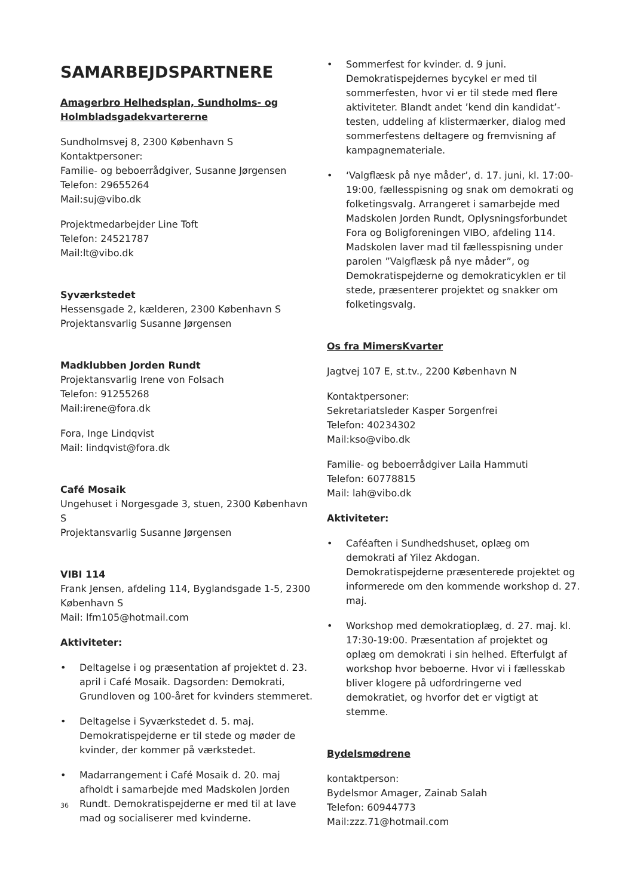SAMARBEJDSPARTNERE
Amagerbro Helhedsplan, Sundholms- og Holmbladsgadekvartererne
Sundholmsvej 8, 2300 København S
Kontaktpersoner:
Familie- og beboerrådgiver, Susanne Jørgensen
Telefon: 29655264
Mail:suj@vibo.dk
Projektmedarbejder Line Toft
Telefon: 24521787
Mail:lt@vibo.dk
Syværkstedet
Hessensgade 2, kælderen, 2300 København S
Projektansvarlig Susanne Jørgensen
Madklubben Jorden Rundt
Projektansvarlig Irene von Folsach
Telefon: 91255268
Mail:irene@fora.dk
Fora, Inge Lindqvist
Mail: lindqvist@fora.dk
Café Mosaik
Ungehuset i Norgesgade 3, stuen, 2300 København S
Projektansvarlig Susanne Jørgensen
VIBI 114
Frank Jensen, afdeling 114, Byglandsgade 1-5, 2300 København S
Mail: lfm105@hotmail.com
Aktiviteter:
• Deltagelse i og præsentation af projektet d. 23. april i Café Mosaik. Dagsorden: Demokrati, Grundloven og 100-året for kvinders stemmeret.
• Deltagelse i Syværkstedet d. 5. maj. Demokratispejderne er til stede og møder de kvinder, der kommer på værkstedet.
• Madarrangement i Café Mosaik d. 20. maj afholdt i samarbejde med Madskolen Jorden Rundt. Demokratispejderne er med til at lave mad og socialiserer med kvinderne.
• Sommerfest for kvinder. d. 9 juni. Demokratispejdernes bycykel er med til sommerfesten, hvor vi er til stede med flere aktiviteter. Blandt andet ’kend din kandidat’-testen, uddeling af klistermærker, dialog med sommerfestens deltagere og fremvisning af kampagnemateriale.
• ‘Valgflæsk på nye måder’, d. 17. juni, kl. 17:00-19:00, fællesspisning og snak om demokrati og folketingsvalg. Arrangeret i samarbejde med Madskolen Jorden Rundt, Oplysningsforbundet Fora og Boligforeningen VIBO, afdeling 114. Madskolen laver mad til fællesspisning under parolen ”Valgflæsk på nye måder”, og Demokratispejderne og demokraticyklen er til stede, præsenterer projektet og snakker om folketingsvalg.
Os fra MimersKvarter
Jagtvej 107 E, st.tv., 2200 København N
Kontaktpersoner:
Sekretariatsleder Kasper Sorgenfrei
Telefon: 40234302
Mail:kso@vibo.dk
Familie- og beboerrådgiver Laila Hammuti
Telefon: 60778815
Mail: lah@vibo.dk
Aktiviteter:
• Caféaften i Sundhedshuset, oplæg om demokrati af Yilez Akdogan. Demokratispejderne præsenterede projektet og informerede om den kommende workshop d. 27. maj.
• Workshop med demokratioplæg, d. 27. maj. kl. 17:30-19:00. Præsentation af projektet og oplæg om demokrati i sin helhed. Efterfulgt af workshop hvor beboerne. Hvor vi i fællesskab bliver klogere på udfordringerne ved demokratiet, og hvorfor det er vigtigt at stemme.
Bydelsmødrene
kontaktperson:
Bydelsmor Amager, Zainab Salah
Telefon: 60944773
Mail:zzz.71@hotmail.com
36